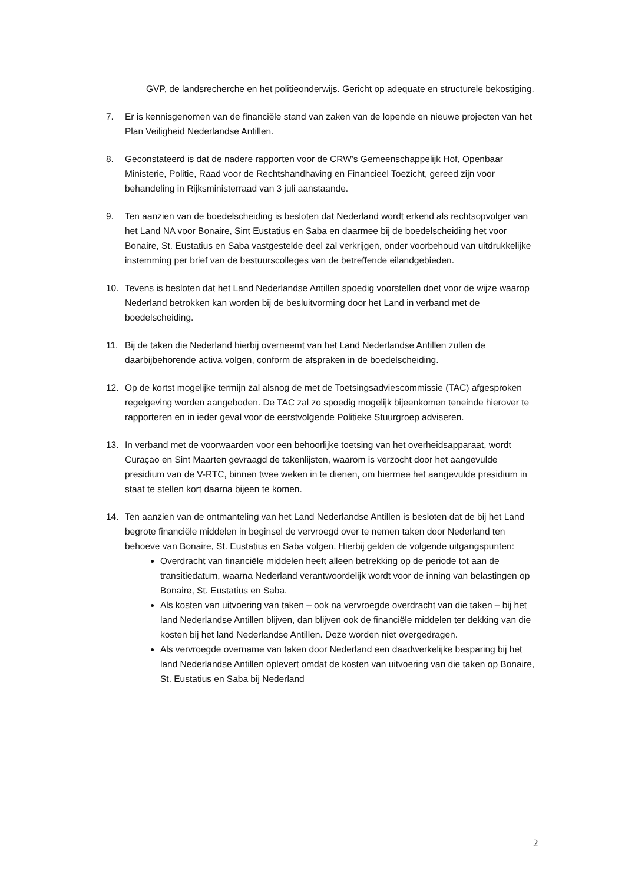GVP, de landsrecherche en het politieonderwijs. Gericht op adequate en structurele bekostiging.
7. Er is kennisgenomen van de financiële stand van zaken van de lopende en nieuwe projecten van het Plan Veiligheid Nederlandse Antillen.
8. Geconstateerd is dat de nadere rapporten voor de CRW's Gemeenschappelijk Hof, Openbaar Ministerie, Politie, Raad voor de Rechtshandhaving en Financieel Toezicht, gereed zijn voor behandeling in Rijksministerraad van 3 juli aanstaande.
9. Ten aanzien van de boedelscheiding is besloten dat Nederland wordt erkend als rechtsopvolger van het Land NA voor Bonaire, Sint Eustatius en Saba en daarmee bij de boedelscheiding het voor Bonaire, St. Eustatius en Saba vastgestelde deel zal verkrijgen, onder voorbehoud van uitdrukkelijke instemming per brief van de bestuurscolleges van de betreffende eilandgebieden.
10. Tevens is besloten dat het Land Nederlandse Antillen spoedig voorstellen doet voor de wijze waarop Nederland betrokken kan worden bij de besluitvorming door het Land in verband met de boedelscheiding.
11. Bij de taken die Nederland hierbij overneemt van het Land Nederlandse Antillen zullen de daarbijbehorende activa volgen, conform de afspraken in de boedelscheiding.
12. Op de kortst mogelijke termijn zal alsnog de met de Toetsingsadviescommissie (TAC) afgesproken regelgeving worden aangeboden. De TAC zal zo spoedig mogelijk bijeenkomen teneinde hierover te rapporteren en in ieder geval voor de eerstvolgende Politieke Stuurgroep adviseren.
13. In verband met de voorwaarden voor een behoorlijke toetsing van het overheidsapparaat, wordt Curaçao en Sint Maarten gevraagd de takenlijsten, waarom is verzocht door het aangevulde presidium van de V-RTC, binnen twee weken in te dienen, om hiermee het aangevulde presidium in staat te stellen kort daarna bijeen te komen.
14. Ten aanzien van de ontmanteling van het Land Nederlandse Antillen is besloten dat de bij het Land begrote financiële middelen in beginsel de vervroegd over te nemen taken door Nederland ten behoeve van Bonaire, St. Eustatius en Saba volgen. Hierbij gelden de volgende uitgangspunten:
Overdracht van financiële middelen heeft alleen betrekking op de periode tot aan de transitiedatum, waarna Nederland verantwoordelijk wordt voor de inning van belastingen op Bonaire, St. Eustatius en Saba.
Als kosten van uitvoering van taken – ook na vervroegde overdracht van die taken – bij het land Nederlandse Antillen blijven, dan blijven ook de financiële middelen ter dekking van die kosten bij het land Nederlandse Antillen. Deze worden niet overgedragen.
Als vervroegde overname van taken door Nederland een daadwerkelijke besparing bij het land Nederlandse Antillen oplevert omdat de kosten van uitvoering van die taken op Bonaire, St. Eustatius en Saba bij Nederland
2